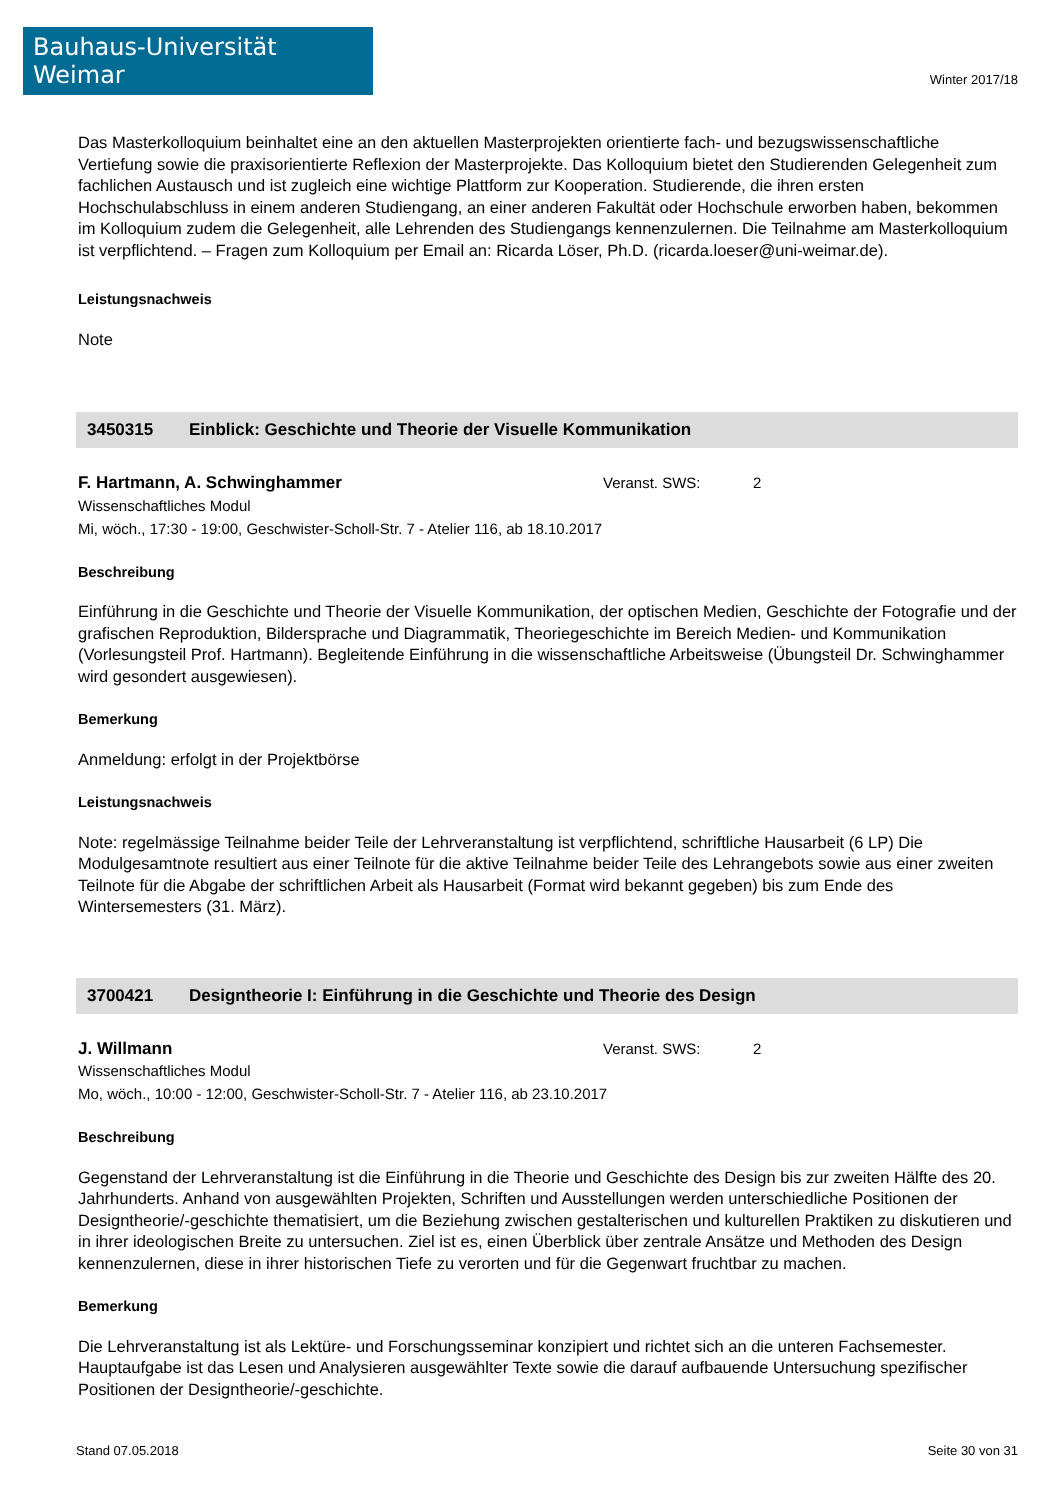Bauhaus-Universität Weimar
Winter 2017/18
Das Masterkolloquium beinhaltet eine an den aktuellen Masterprojekten orientierte fach- und bezugswissenschaftliche Vertiefung sowie die praxisorientierte Reflexion der Masterprojekte. Das Kolloquium bietet den Studierenden Gelegenheit zum fachlichen Austausch und ist zugleich eine wichtige Plattform zur Kooperation. Studierende, die ihren ersten Hochschulabschluss in einem anderen Studiengang, an einer anderen Fakultät oder Hochschule erworben haben, bekommen im Kolloquium zudem die Gelegenheit, alle Lehrenden des Studiengangs kennenzulernen. Die Teilnahme am Masterkolloquium ist verpflichtend. – Fragen zum Kolloquium per Email an: Ricarda Löser, Ph.D. (ricarda.loeser@uni-weimar.de).
Leistungsnachweis
Note
3450315 Einblick: Geschichte und Theorie der Visuelle Kommunikation
F. Hartmann, A. Schwinghammer Veranst. SWS: 2
Wissenschaftliches Modul
Mi, wöch., 17:30 - 19:00, Geschwister-Scholl-Str. 7 - Atelier 116, ab 18.10.2017
Beschreibung
Einführung in die Geschichte und Theorie der Visuelle Kommunikation, der optischen Medien, Geschichte der Fotografie und der grafischen Reproduktion, Bildersprache und Diagrammatik, Theoriegeschichte im Bereich Medien- und Kommunikation (Vorlesungsteil Prof. Hartmann). Begleitende Einführung in die wissenschaftliche Arbeitsweise (Übungsteil Dr. Schwinghammer wird gesondert ausgewiesen).
Bemerkung
Anmeldung: erfolgt in der Projektbörse
Leistungsnachweis
Note: regelmässige Teilnahme beider Teile der Lehrveranstaltung ist verpflichtend, schriftliche Hausarbeit (6 LP) Die Modulgesamtnote resultiert aus einer Teilnote für die aktive Teilnahme beider Teile des Lehrangebots sowie aus einer zweiten Teilnote für die Abgabe der schriftlichen Arbeit als Hausarbeit (Format wird bekannt gegeben) bis zum Ende des Wintersemesters (31. März).
3700421 Designtheorie I: Einführung in die Geschichte und Theorie des Design
J. Willmann Veranst. SWS: 2
Wissenschaftliches Modul
Mo, wöch., 10:00 - 12:00, Geschwister-Scholl-Str. 7 - Atelier 116, ab 23.10.2017
Beschreibung
Gegenstand der Lehrveranstaltung ist die Einführung in die Theorie und Geschichte des Design bis zur zweiten Hälfte des 20. Jahrhunderts. Anhand von ausgewählten Projekten, Schriften und Ausstellungen werden unterschiedliche Positionen der Designtheorie/-geschichte thematisiert, um die Beziehung zwischen gestalterischen und kulturellen Praktiken zu diskutieren und in ihrer ideologischen Breite zu untersuchen. Ziel ist es, einen Überblick über zentrale Ansätze und Methoden des Design kennenzulernen, diese in ihrer historischen Tiefe zu verorten und für die Gegenwart fruchtbar zu machen.
Bemerkung
Die Lehrveranstaltung ist als Lektüre- und Forschungsseminar konzipiert und richtet sich an die unteren Fachsemester. Hauptaufgabe ist das Lesen und Analysieren ausgewählter Texte sowie die darauf aufbauende Untersuchung spezifischer Positionen der Designtheorie/-geschichte.
Stand 07.05.2018 Seite 30 von 31